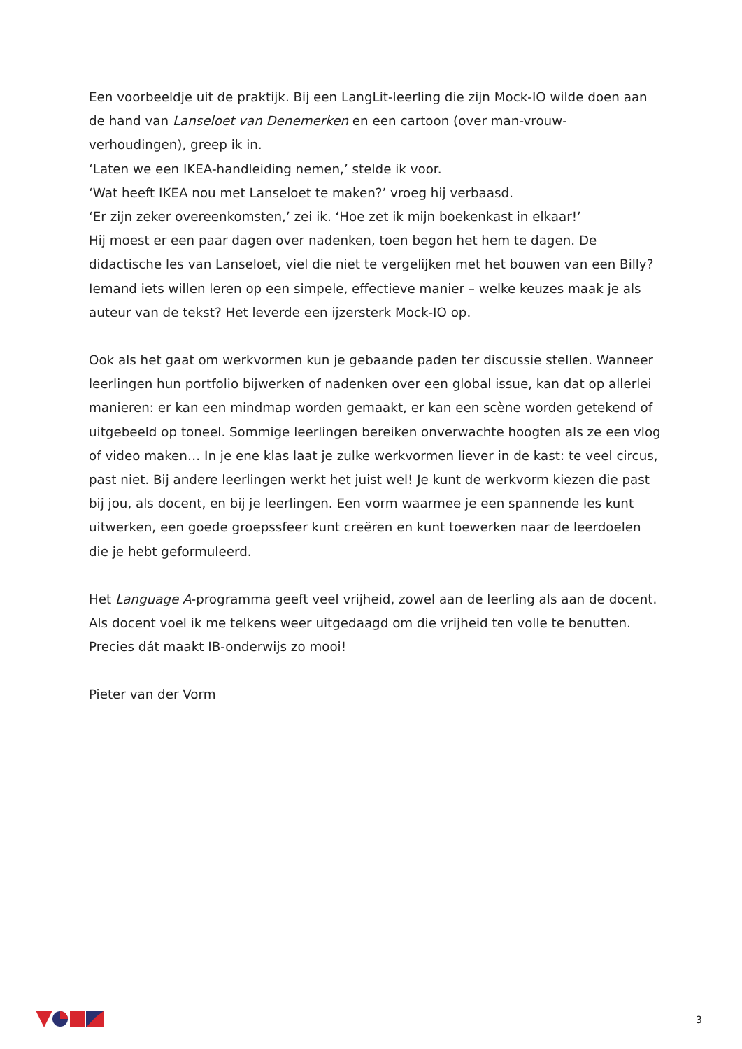Een voorbeeldje uit de praktijk. Bij een LangLit-leerling die zijn Mock-IO wilde doen aan de hand van Lanseloet van Denemerken en een cartoon (over man-vrouw-verhoudingen), greep ik in.
‘Laten we een IKEA-handleiding nemen,’ stelde ik voor.
‘Wat heeft IKEA nou met Lanseloet te maken?’ vroeg hij verbaasd.
‘Er zijn zeker overeenkomsten,’ zei ik. ‘Hoe zet ik mijn boekenkast in elkaar!’
Hij moest er een paar dagen over nadenken, toen begon het hem te dagen. De didactische les van Lanseloet, viel die niet te vergelijken met het bouwen van een Billy? Iemand iets willen leren op een simpele, effectieve manier – welke keuzes maak je als auteur van de tekst? Het leverde een ijzersterk Mock-IO op.
Ook als het gaat om werkvormen kun je gebaande paden ter discussie stellen. Wanneer leerlingen hun portfolio bijwerken of nadenken over een global issue, kan dat op allerlei manieren: er kan een mindmap worden gemaakt, er kan een scène worden getekend of uitgebeeld op toneel. Sommige leerlingen bereiken onverwachte hoogten als ze een vlog of video maken… In je ene klas laat je zulke werkvormen liever in de kast: te veel circus, past niet. Bij andere leerlingen werkt het juist wel! Je kunt de werkvorm kiezen die past bij jou, als docent, en bij je leerlingen. Een vorm waarmee je een spannende les kunt uitwerken, een goede groepssfeer kunt creëren en kunt toewerken naar de leerdoelen die je hebt geformuleerd.
Het Language A-programma geeft veel vrijheid, zowel aan de leerling als aan de docent. Als docent voel ik me telkens weer uitgedaagd om die vrijheid ten volle te benutten. Precies dát maakt IB-onderwijs zo mooi!
Pieter van der Vorm
3